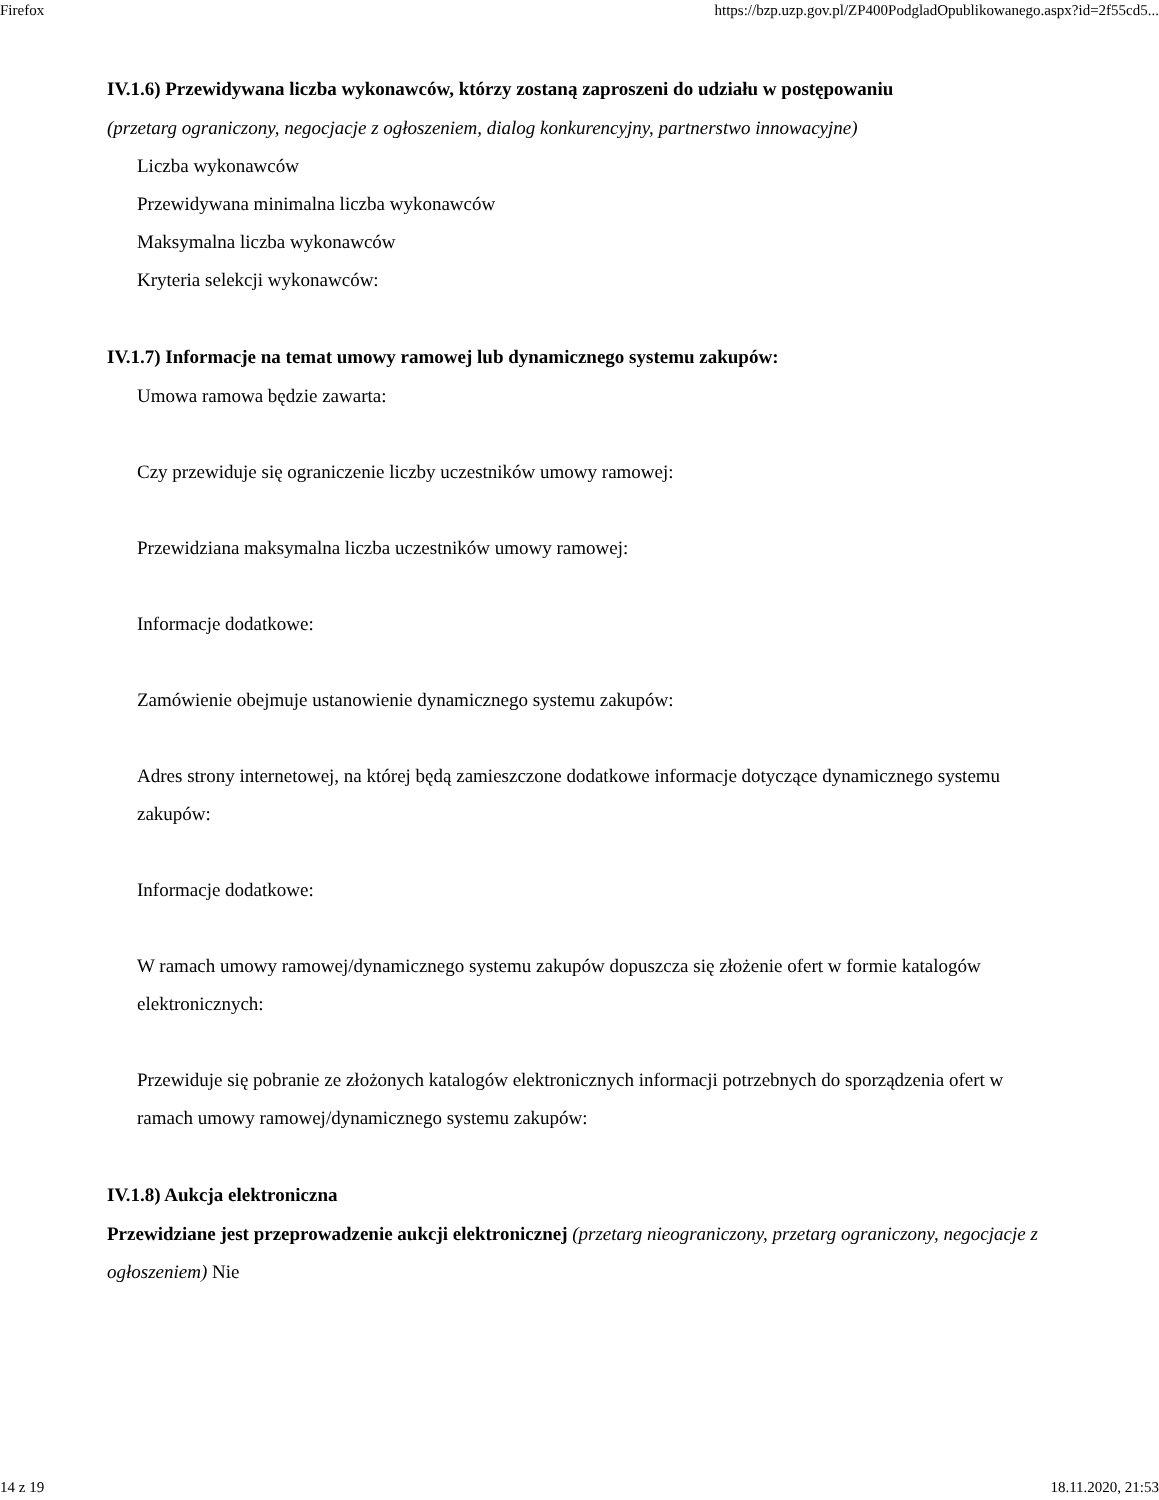Firefox https://bzp.uzp.gov.pl/ZP400PodgladOpublikowanego.aspx?id=2f55cd5...
IV.1.6) Przewidywana liczba wykonawców, którzy zostaną zaproszeni do udziału w postępowaniu
(przetarg ograniczony, negocjacje z ogłoszeniem, dialog konkurencyjny, partnerstwo innowacyjne)
Liczba wykonawców
Przewidywana minimalna liczba wykonawców
Maksymalna liczba wykonawców
Kryteria selekcji wykonawców:
IV.1.7) Informacje na temat umowy ramowej lub dynamicznego systemu zakupów:
Umowa ramowa będzie zawarta:
Czy przewiduje się ograniczenie liczby uczestników umowy ramowej:
Przewidziana maksymalna liczba uczestników umowy ramowej:
Informacje dodatkowe:
Zamówienie obejmuje ustanowienie dynamicznego systemu zakupów:
Adres strony internetowej, na której będą zamieszczone dodatkowe informacje dotyczące dynamicznego systemu zakupów:
Informacje dodatkowe:
W ramach umowy ramowej/dynamicznego systemu zakupów dopuszcza się złożenie ofert w formie katalogów elektronicznych:
Przewiduje się pobranie ze złożonych katalogów elektronicznych informacji potrzebnych do sporządzenia ofert w ramach umowy ramowej/dynamicznego systemu zakupów:
IV.1.8) Aukcja elektroniczna
Przewidziane jest przeprowadzenie aukcji elektronicznej (przetarg nieograniczony, przetarg ograniczony, negocjacje z ogłoszeniem) Nie
14 z 19 18.11.2020, 21:53